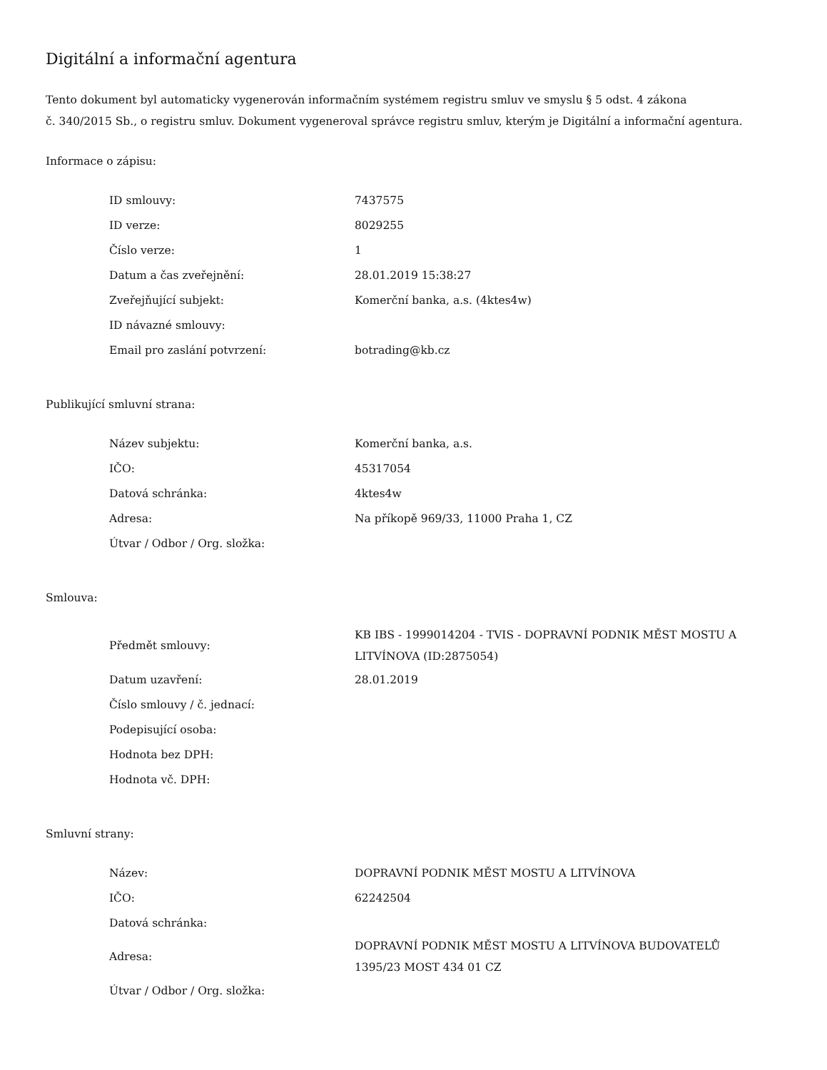Digitální a informační agentura
Tento dokument byl automaticky vygenerován informačním systémem registru smluv ve smyslu § 5 odst. 4 zákona
č. 340/2015 Sb., o registru smluv. Dokument vygeneroval správce registru smluv, kterým je Digitální a informační agentura.
Informace o zápisu:
| ID smlouvy: | 7437575 |
| ID verze: | 8029255 |
| Číslo verze: | 1 |
| Datum a čas zveřejnění: | 28.01.2019 15:38:27 |
| Zveřejňující subjekt: | Komerční banka, a.s. (4ktes4w) |
| ID návazné smlouvy: | |
| Email pro zaslání potvrzení: | botrading@kb.cz |
Publikující smluvní strana:
| Název subjektu: | Komerční banka, a.s. |
| IČO: | 45317054 |
| Datová schránka: | 4ktes4w |
| Adresa: | Na příkopě 969/33, 11000 Praha 1, CZ |
| Útvar / Odbor / Org. složka: | |
Smlouva:
| Předmět smlouvy: | KB IBS - 1999014204 - TVIS - DOPRAVNÍ PODNIK MĚST MOSTU A LITVÍNOVA (ID:2875054) |
| Datum uzavření: | 28.01.2019 |
| Číslo smlouvy / č. jednací: | |
| Podepisující osoba: | |
| Hodnota bez DPH: | |
| Hodnota vč. DPH: | |
Smluvní strany:
| Název: | DOPRAVNÍ PODNIK MĚST MOSTU A LITVÍNOVA |
| IČO: | 62242504 |
| Datová schránka: | |
| Adresa: | DOPRAVNÍ PODNIK MĚST MOSTU A LITVÍNOVA BUDOVATELŮ 1395/23 MOST 434 01 CZ |
| Útvar / Odbor / Org. složka: | |